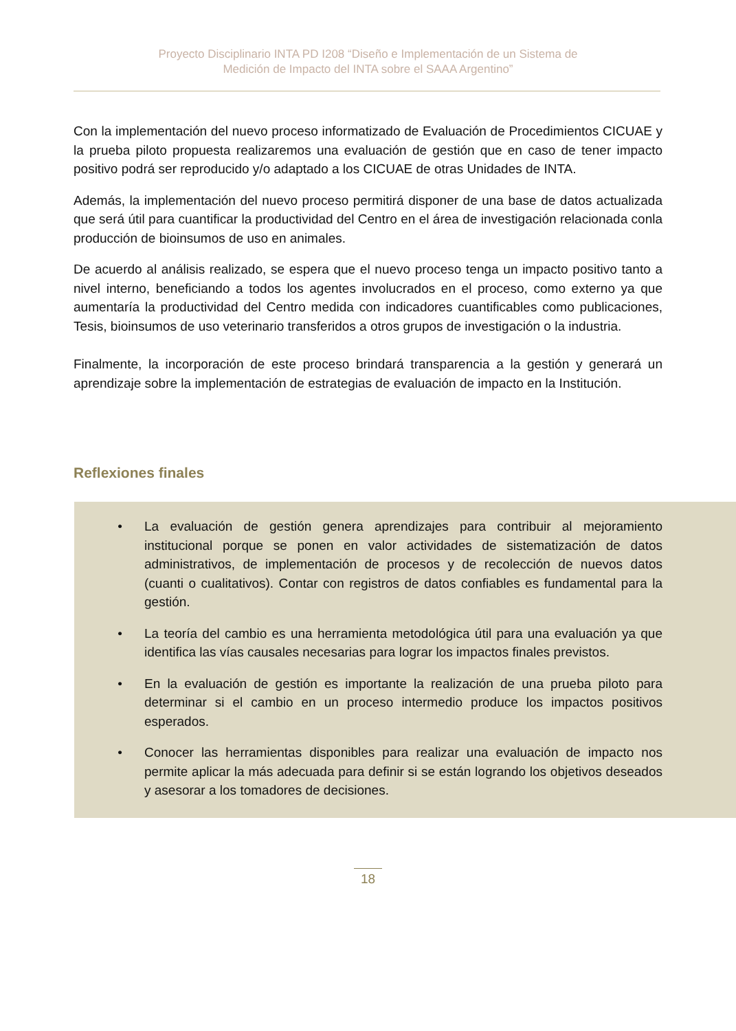Proyecto Disciplinario INTA PD I208 “Diseño e Implementación de un Sistema de
Medición de Impacto del INTA sobre el SAAA Argentino”
Con la implementación del nuevo proceso informatizado de Evaluación de Procedimientos CICUAE y la prueba piloto propuesta realizaremos una evaluación de gestión que en caso de tener impacto positivo podrá ser reproducido y/o adaptado a los CICUAE de otras Unidades de INTA.
Además, la implementación del nuevo proceso permitirá disponer de una base de datos actualizada que será útil para cuantificar la productividad del Centro en el área de investigación relacionada conla producción de bioinsumos de uso en animales.
De acuerdo al análisis realizado, se espera que el nuevo proceso tenga un impacto positivo tanto a nivel interno, beneficiando a todos los agentes involucrados en el proceso, como externo ya que aumentaría la productividad del Centro medida con indicadores cuantificables como publicaciones, Tesis, bioinsumos de uso veterinario transferidos a otros grupos de investigación o la industria.
Finalmente, la incorporación de este proceso brindará transparencia a la gestión y generará un aprendizaje sobre la implementación de estrategias de evaluación de impacto en la Institución.
Reflexiones finales
• La evaluación de gestión genera aprendizajes para contribuir al mejoramiento institucional porque se ponen en valor actividades de sistematización de datos administrativos, de implementación de procesos y de recolección de nuevos datos (cuanti o cualitativos). Contar con registros de datos confiables es fundamental para la gestión.
• La teoría del cambio es una herramienta metodológica útil para una evaluación ya que identifica las vías causales necesarias para lograr los impactos finales previstos.
• En la evaluación de gestión es importante la realización de una prueba piloto para determinar si el cambio en un proceso intermedio produce los impactos positivos esperados.
• Conocer las herramientas disponibles para realizar una evaluación de impacto nos permite aplicar la más adecuada para definir si se están logrando los objetivos deseados y asesorar a los tomadores de decisiones.
18